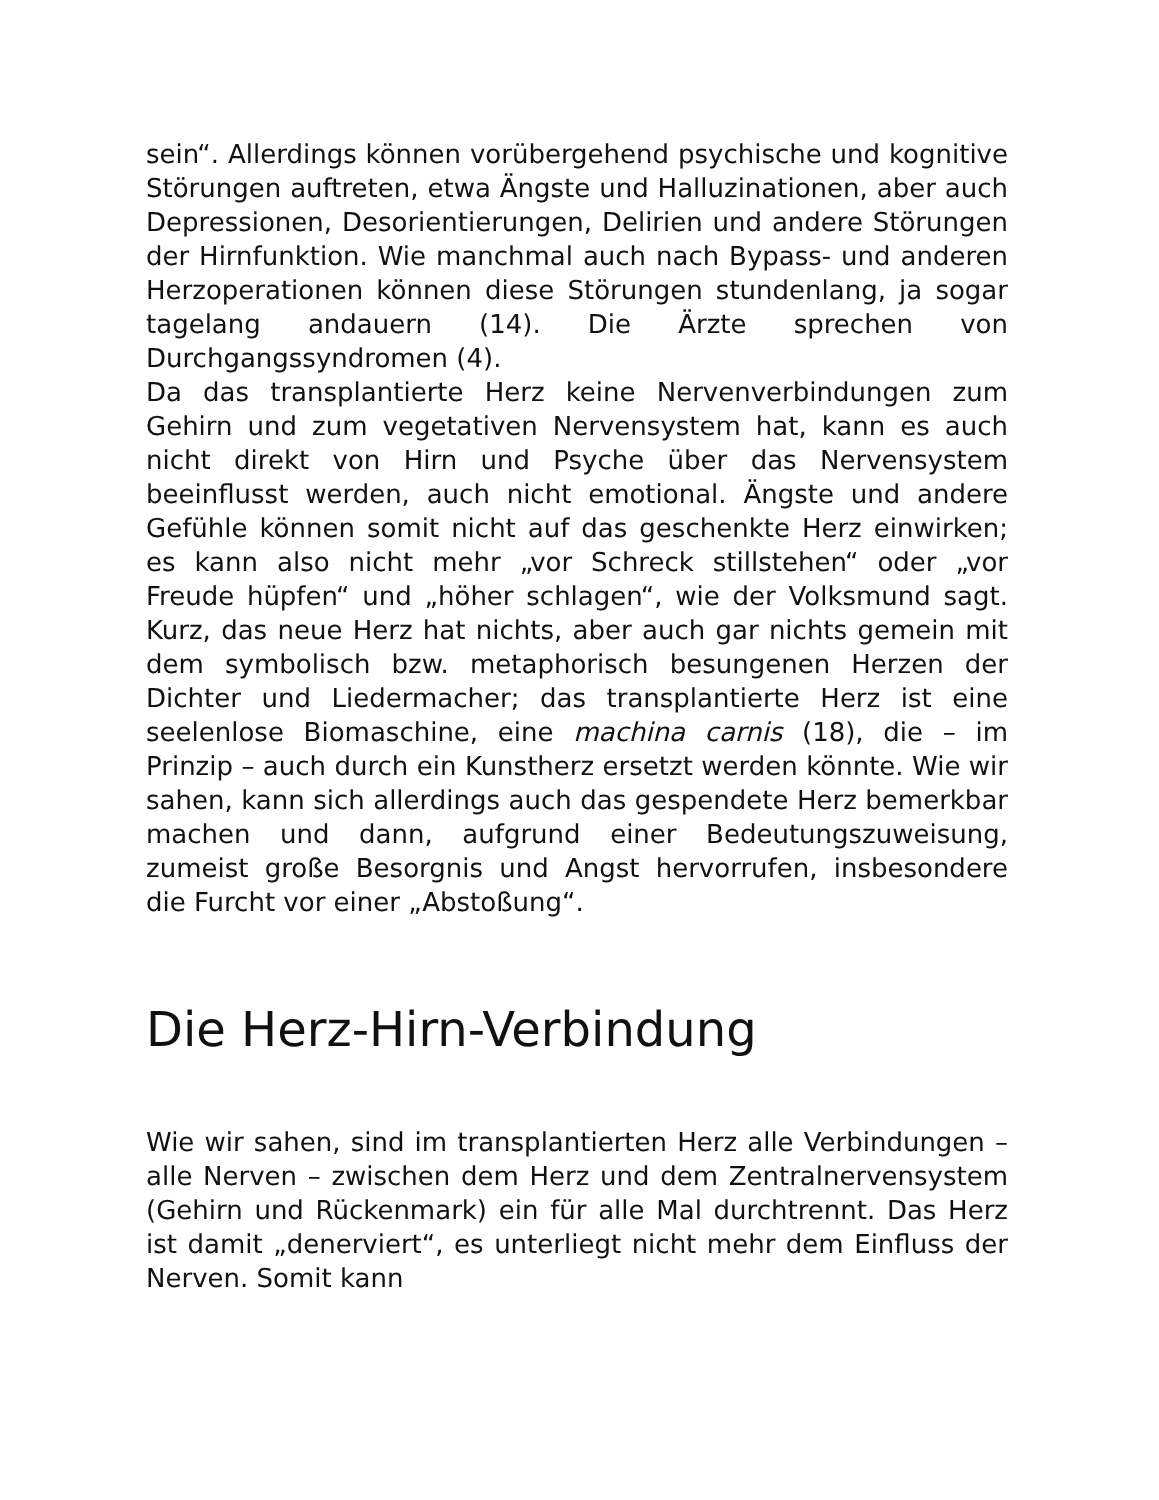sein“. Allerdings können vorübergehend psychische und kognitive Störungen auftreten, etwa Ängste und Halluzinationen, aber auch Depressionen, Desorientierungen, Delirien und andere Störungen der Hirnfunktion. Wie manchmal auch nach Bypass- und anderen Herzoperationen können diese Störungen stundenlang, ja sogar tagelang andauern (14). Die Ärzte sprechen von Durchgangssyndromen (4).
Da das transplantierte Herz keine Nervenverbindungen zum Gehirn und zum vegetativen Nervensystem hat, kann es auch nicht direkt von Hirn und Psyche über das Nervensystem beeinflusst werden, auch nicht emotional. Ängste und andere Gefühle können somit nicht auf das geschenkte Herz einwirken; es kann also nicht mehr „vor Schreck stillstehen“ oder „vor Freude hüpfen“ und „höher schlagen“, wie der Volksmund sagt. Kurz, das neue Herz hat nichts, aber auch gar nichts gemein mit dem symbolisch bzw. metaphorisch besungenen Herzen der Dichter und Liedermacher; das transplantierte Herz ist eine seelenlose Biomaschine, eine machina carnis (18), die – im Prinzip – auch durch ein Kunstherz ersetzt werden könnte. Wie wir sahen, kann sich allerdings auch das gespendete Herz bemerkbar machen und dann, aufgrund einer Bedeutungszuweisung, zumeist große Besorgnis und Angst hervorrufen, insbesondere die Furcht vor einer „Abstoßung“.
Die Herz-Hirn-Verbindung
Wie wir sahen, sind im transplantierten Herz alle Verbindungen – alle Nerven – zwischen dem Herz und dem Zentralnervensystem (Gehirn und Rückenmark) ein für alle Mal durchtrennt. Das Herz ist damit „denerviert“, es unterliegt nicht mehr dem Einfluss der Nerven. Somit kann